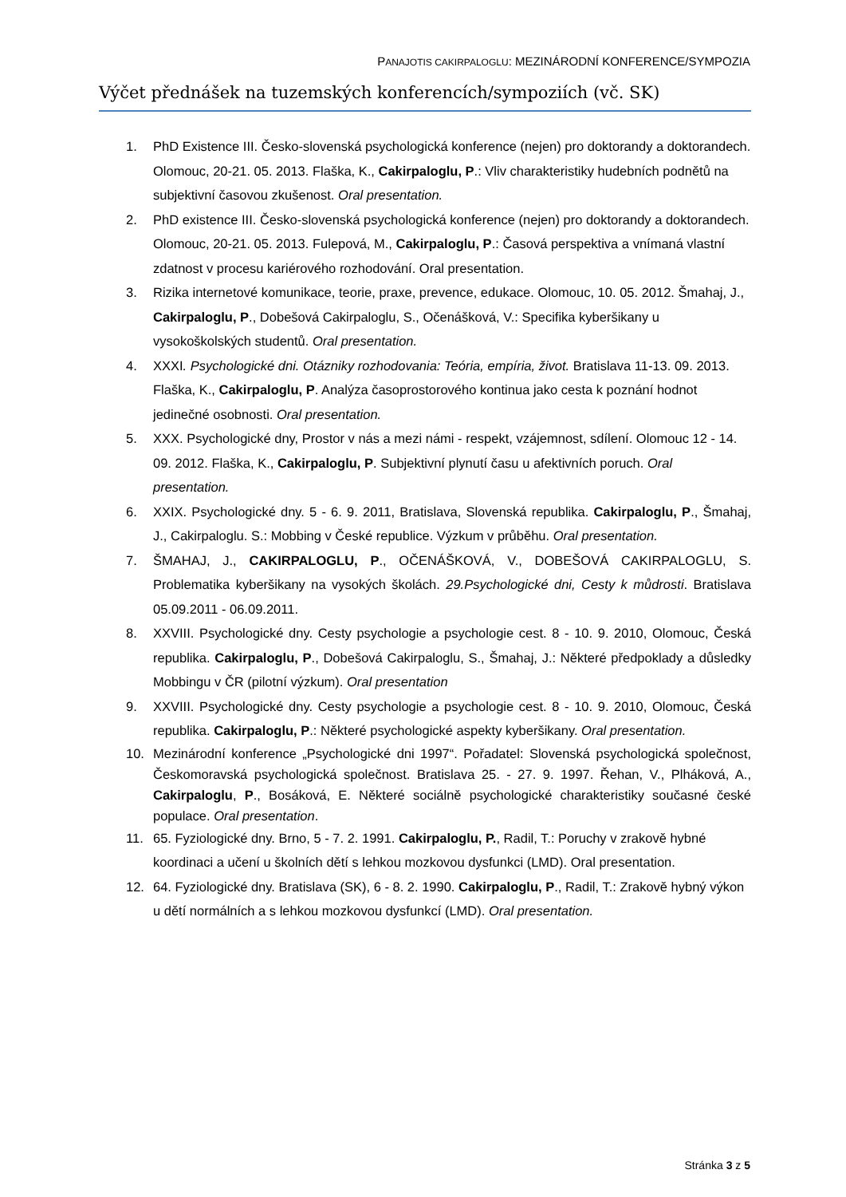PANAJOTIS CAKIRPALOGLU: MEZINÁRODNÍ KONFERENCE/SYMPOZIA
Výčet přednášek na tuzemských konferencích/sympoziích (vč. SK)
1. PhD Existence III. Česko-slovenská psychologická konference (nejen) pro doktorandy a doktorandech. Olomouc, 20-21. 05. 2013. Flaška, K., Cakirpaloglu, P.: Vliv charakteristiky hudebních podnětů na subjektivní časovou zkušenost. Oral presentation.
2. PhD existence III. Česko-slovenská psychologická konference (nejen) pro doktorandy a doktorandech. Olomouc, 20-21. 05. 2013. Fulepová, M., Cakirpaloglu, P.: Časová perspektiva a vnímaná vlastní zdatnost v procesu kariérového rozhodování. Oral presentation.
3. Rizika internetové komunikace, teorie, praxe, prevence, edukace. Olomouc, 10. 05. 2012. Šmahaj, J., Cakirpaloglu, P., Dobešová Cakirpaloglu, S., Očenášková, V.: Specifika kyberšikany u vysokoškolských studentů. Oral presentation.
4. XXXI. Psychologické dni. Otázniky rozhodovania: Teória, empíria, život. Bratislava 11-13. 09. 2013. Flaška, K., Cakirpaloglu, P. Analýza časoprostorového kontinua jako cesta k poznání hodnot jedinečné osobnosti. Oral presentation.
5. XXX. Psychologické dny, Prostor v nás a mezi námi - respekt, vzájemnost, sdílení. Olomouc 12 - 14. 09. 2012. Flaška, K., Cakirpaloglu, P. Subjektivní plynutí času u afektivních poruch. Oral presentation.
6. XXIX. Psychologické dny. 5 - 6. 9. 2011, Bratislava, Slovenská republika. Cakirpaloglu, P., Šmahaj, J., Cakirpaloglu. S.: Mobbing v České republice. Výzkum v průběhu. Oral presentation.
7. ŠMAHAJ, J., CAKIRPALOGLU, P., OČENÁŠKOVÁ, V., DOBEŠOVÁ CAKIRPALOGLU, S. Problematika kyberšikany na vysokých školách. 29.Psychologické dni, Cesty k můdrosti. Bratislava 05.09.2011 - 06.09.2011.
8. XXVIII. Psychologické dny. Cesty psychologie a psychologie cest. 8 - 10. 9. 2010, Olomouc, Česká republika. Cakirpaloglu, P., Dobešová Cakirpaloglu, S., Šmahaj, J.: Některé předpoklady a důsledky Mobbingu v ČR (pilotní výzkum). Oral presentation
9. XXVIII. Psychologické dny. Cesty psychologie a psychologie cest. 8 - 10. 9. 2010, Olomouc, Česká republika. Cakirpaloglu, P.: Některé psychologické aspekty kyberšikany. Oral presentation.
10. Mezinárodní konference „Psychologické dni 1997“. Pořadatel: Slovenská psychologická společnost, Českomoravská psychologická společnost. Bratislava 25. - 27. 9. 1997. Řehan, V., Plháková, A., Cakirpaloglu, P., Bosáková, E. Některé sociálně psychologické charakteristiky současné české populace. Oral presentation.
11. 65. Fyziologické dny. Brno, 5 - 7. 2. 1991. Cakirpaloglu, P., Radil, T.: Poruchy v zrakově hybné koordinaci a učení u školních dětí s lehkou mozkovou dysfunkci (LMD). Oral presentation.
12. 64. Fyziologické dny. Bratislava (SK), 6 - 8. 2. 1990. Cakirpaloglu, P., Radil, T.: Zrakově hybný výkon u dětí normálních a s lehkou mozkovou dysfunkcí (LMD). Oral presentation.
Stránka 3 z 5